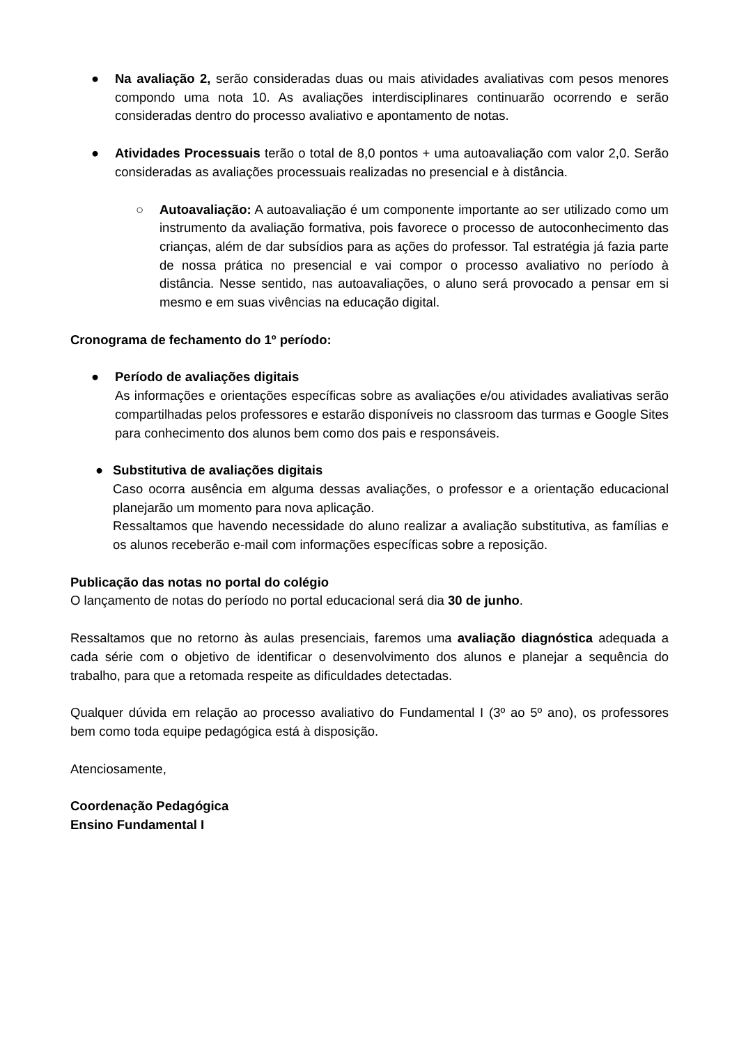● Na avaliação 2, serão consideradas duas ou mais atividades avaliativas com pesos menores compondo uma nota 10. As avaliações interdisciplinares continuarão ocorrendo e serão consideradas dentro do processo avaliativo e apontamento de notas.
● Atividades Processuais terão o total de 8,0 pontos + uma autoavaliação com valor 2,0. Serão consideradas as avaliações processuais realizadas no presencial e à distância.
○ Autoavaliação: A autoavaliação é um componente importante ao ser utilizado como um instrumento da avaliação formativa, pois favorece o processo de autoconhecimento das crianças, além de dar subsídios para as ações do professor. Tal estratégia já fazia parte de nossa prática no presencial e vai compor o processo avaliativo no período à distância. Nesse sentido, nas autoavaliações, o aluno será provocado a pensar em si mesmo e em suas vivências na educação digital.
Cronograma de fechamento do 1º período:
● Período de avaliações digitais
As informações e orientações específicas sobre as avaliações e/ou atividades avaliativas serão compartilhadas pelos professores e estarão disponíveis no classroom das turmas e Google Sites para conhecimento dos alunos bem como dos pais e responsáveis.
● Substitutiva de avaliações digitais
Caso ocorra ausência em alguma dessas avaliações, o professor e a orientação educacional planejarão um momento para nova aplicação.
Ressaltamos que havendo necessidade do aluno realizar a avaliação substitutiva, as famílias e os alunos receberão e-mail com informações específicas sobre a reposição.
Publicação das notas no portal do colégio
O lançamento de notas do período no portal educacional será dia 30 de junho.
Ressaltamos que no retorno às aulas presenciais, faremos uma avaliação diagnóstica adequada a cada série com o objetivo de identificar o desenvolvimento dos alunos e planejar a sequência do trabalho, para que a retomada respeite as dificuldades detectadas.
Qualquer dúvida em relação ao processo avaliativo do Fundamental I (3º ao 5º ano), os professores bem como toda equipe pedagógica está à disposição.
Atenciosamente,
Coordenação Pedagógica
Ensino Fundamental I